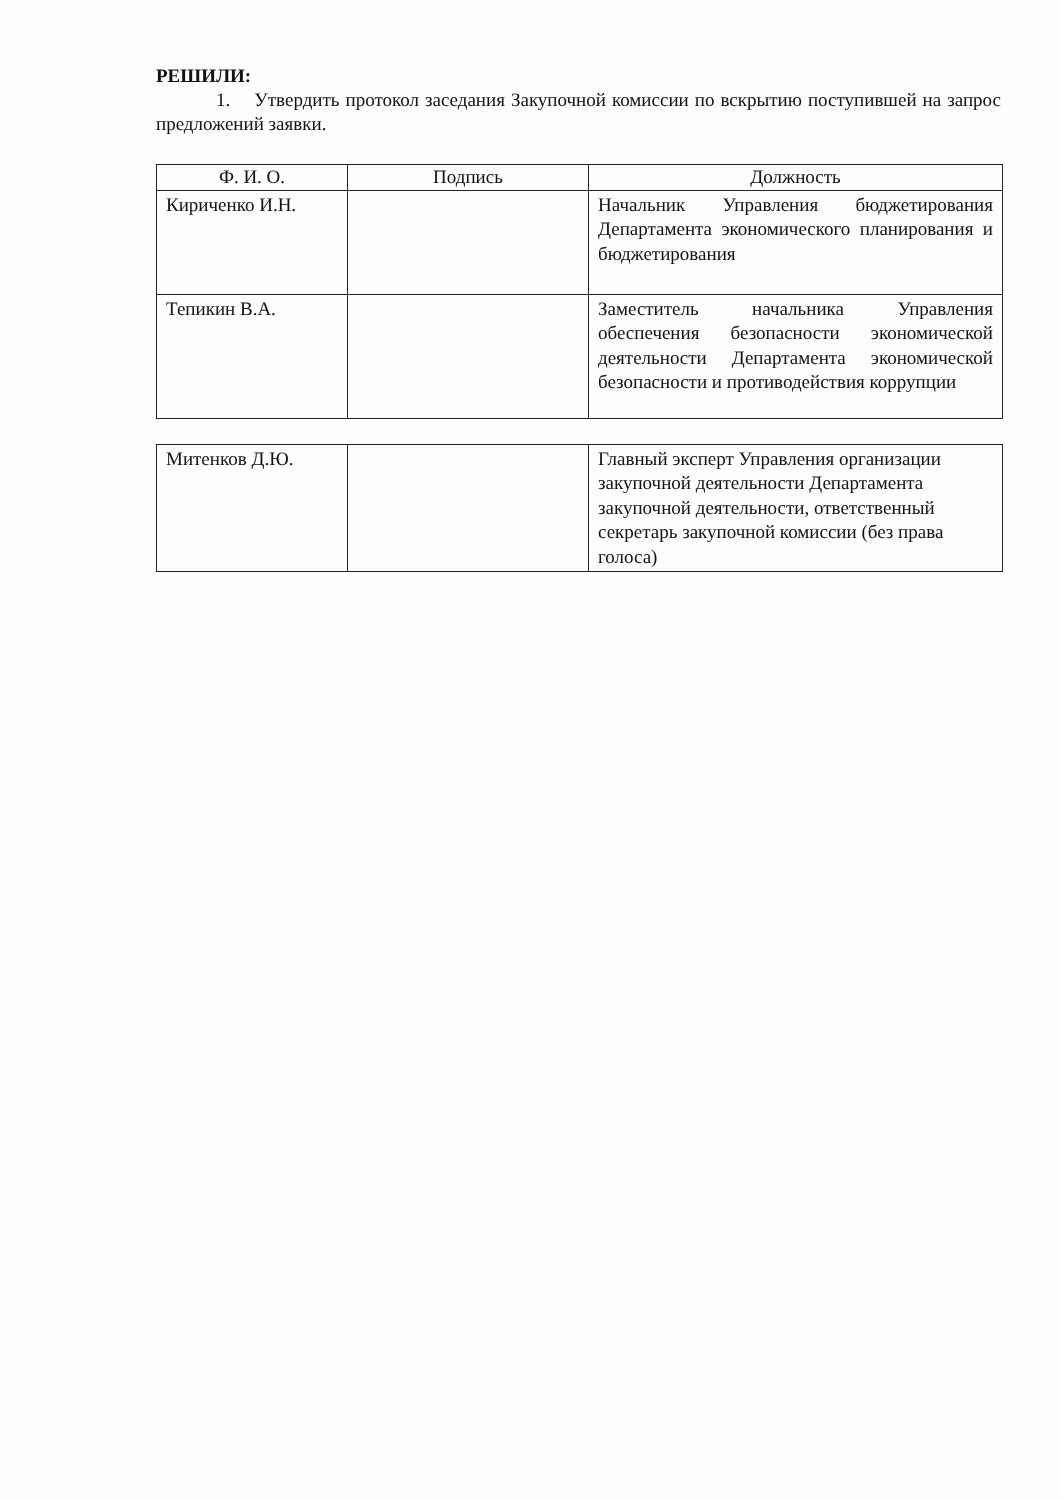РЕШИЛИ:
1. Утвердить протокол заседания Закупочной комиссии по вскрытию поступившей на запрос предложений заявки.
| Ф. И. О. | Подпись | Должность |
| --- | --- | --- |
| Кириченко И.Н. | | Начальник Управления бюджетирования Департамента экономического планирования и бюджетирования |
| Тепикин В.А. | | Заместитель начальника Управления обеспечения безопасности экономической деятельности Департамента экономической безопасности и противодействия коррупции |
| Митенков Д.Ю. | | Главный эксперт Управления организации закупочной деятельности Департамента закупочной деятельности, ответственный секретарь закупочной комиссии (без права голоса) |